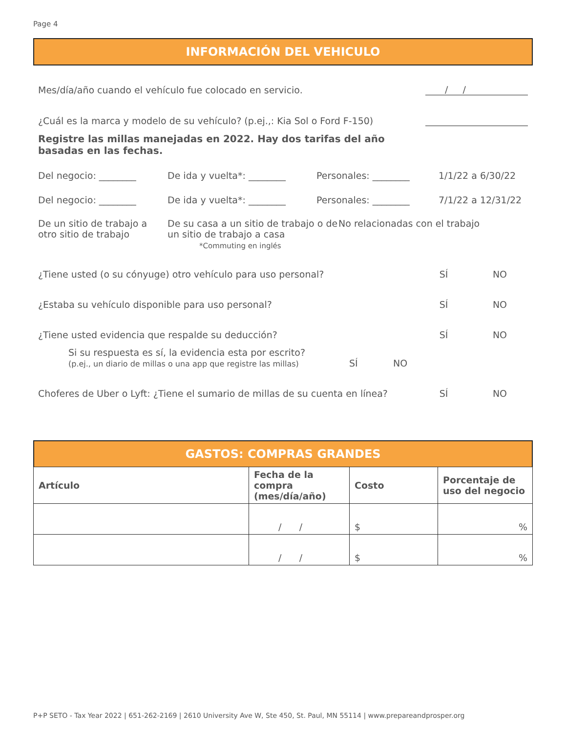Page 4
INFORMACIÓN DEL VEHICULO
Mes/día/año cuando el vehículo fue colocado en servicio.
/ /
¿Cuál es la marca y modelo de su vehículo? (p.ej.,: Kia Sol o Ford F-150)
Registre las millas manejadas en 2022. Hay dos tarifas del año basadas en las fechas.
Del negocio: ________ De ida y vuelta*: ________ Personales: ________ 1/1/22 a 6/30/22
Del negocio: ________ De ida y vuelta*: ________ Personales: ________ 7/1/22 a 12/31/22
De un sitio de trabajo a otro sitio de trabajo De su casa a un sitio de trabajo o de un sitio de trabajo a casa
*Commuting en inglés No relacionadas con el trabajo
¿Tiene usted (o su cónyuge) otro vehículo para uso personal?
SÍ
NO
¿Estaba su vehículo disponible para uso personal?
SÍ
NO
¿Tiene usted evidencia que respalde su deducción?
SÍ
NO
Si su respuesta es sí, la evidencia esta por escrito?
(p.ej., un diario de millas o una app que registre las millas) SÍ NO
Choferes de Uber o Lyft: ¿Tiene el sumario de millas de su cuenta en línea?
SÍ
NO
GASTOS: COMPRAS GRANDES
| Artículo | Fecha de la compra (mes/día/año) | Costo | Porcentaje de uso del negocio |
| --- | --- | --- | --- |
| | / / | $ | % |
| | / / | $ | % |
P+P SETO - Tax Year 2022 | 651-262-2169 | 2610 University Ave W, Ste 450, St. Paul, MN 55114 | www.prepareandprosper.org